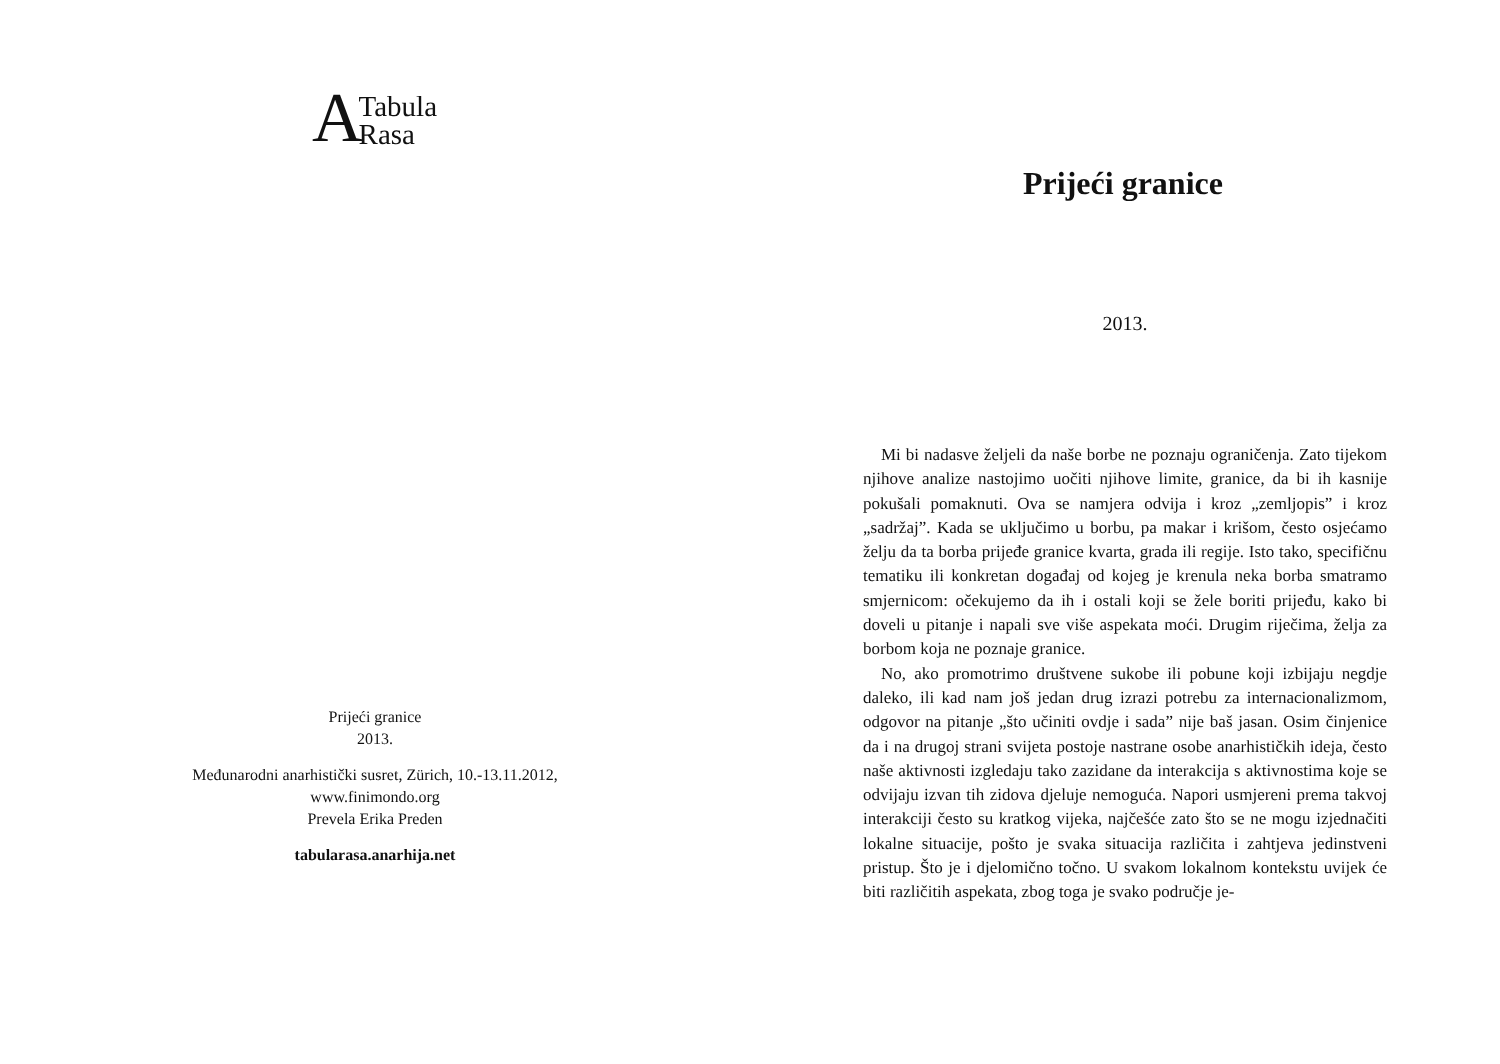A Tabula
Rasa
Prijeći granice
2013.
Međunarodni anarhistički susret, Zürich, 10.-13.11.2012,
www.finimondo.org
Prevela Erika Preden
tabularasa.anarhija.net
Prijeći granice
2013.
Mi bi nadasve željeli da naše borbe ne poznaju ograničenja. Zato tijekom njihove analize nastojimo uočiti njihove limite, granice, da bi ih kasnije pokušali pomaknuti. Ova se namjera odvija i kroz „zemljopis” i kroz „sadržaj”. Kada se uključimo u borbu, pa makar i krišom, često osjećamo želju da ta borba prijeđe granice kvarta, grada ili regije. Isto tako, specifičnu tematiku ili konkretan događaj od kojeg je krenula neka borba smatramo smjernicom: očekujemo da ih i ostali koji se žele boriti prijeđu, kako bi doveli u pitanje i napali sve više aspekata moći. Drugim riječima, želja za borbom koja ne poznaje granice.
No, ako promotrimo društvene sukobe ili pobune koji izbijaju negdje daleko, ili kad nam još jedan drug izrazi potrebu za internacionalizmom, odgovor na pitanje „što učiniti ovdje i sada” nije baš jasan. Osim činjenice da i na drugoj strani svijeta postoje nastrane osobe anarhističkih ideja, često naše aktivnosti izgledaju tako zazidane da interakcija s aktivnostima koje se odvijaju izvan tih zidova djeluje nemoguća. Napori usmjereni prema takvoj interakciji često su kratkog vijeka, najčešće zato što se ne mogu izjednačiti lokalne situacije, pošto je svaka situacija različita i zahtjeva jedinstveni pristup. Što je i djelomično točno. U svakom lokalnom kontekstu uvijek će biti različitih aspekata, zbog toga je svako područje je-